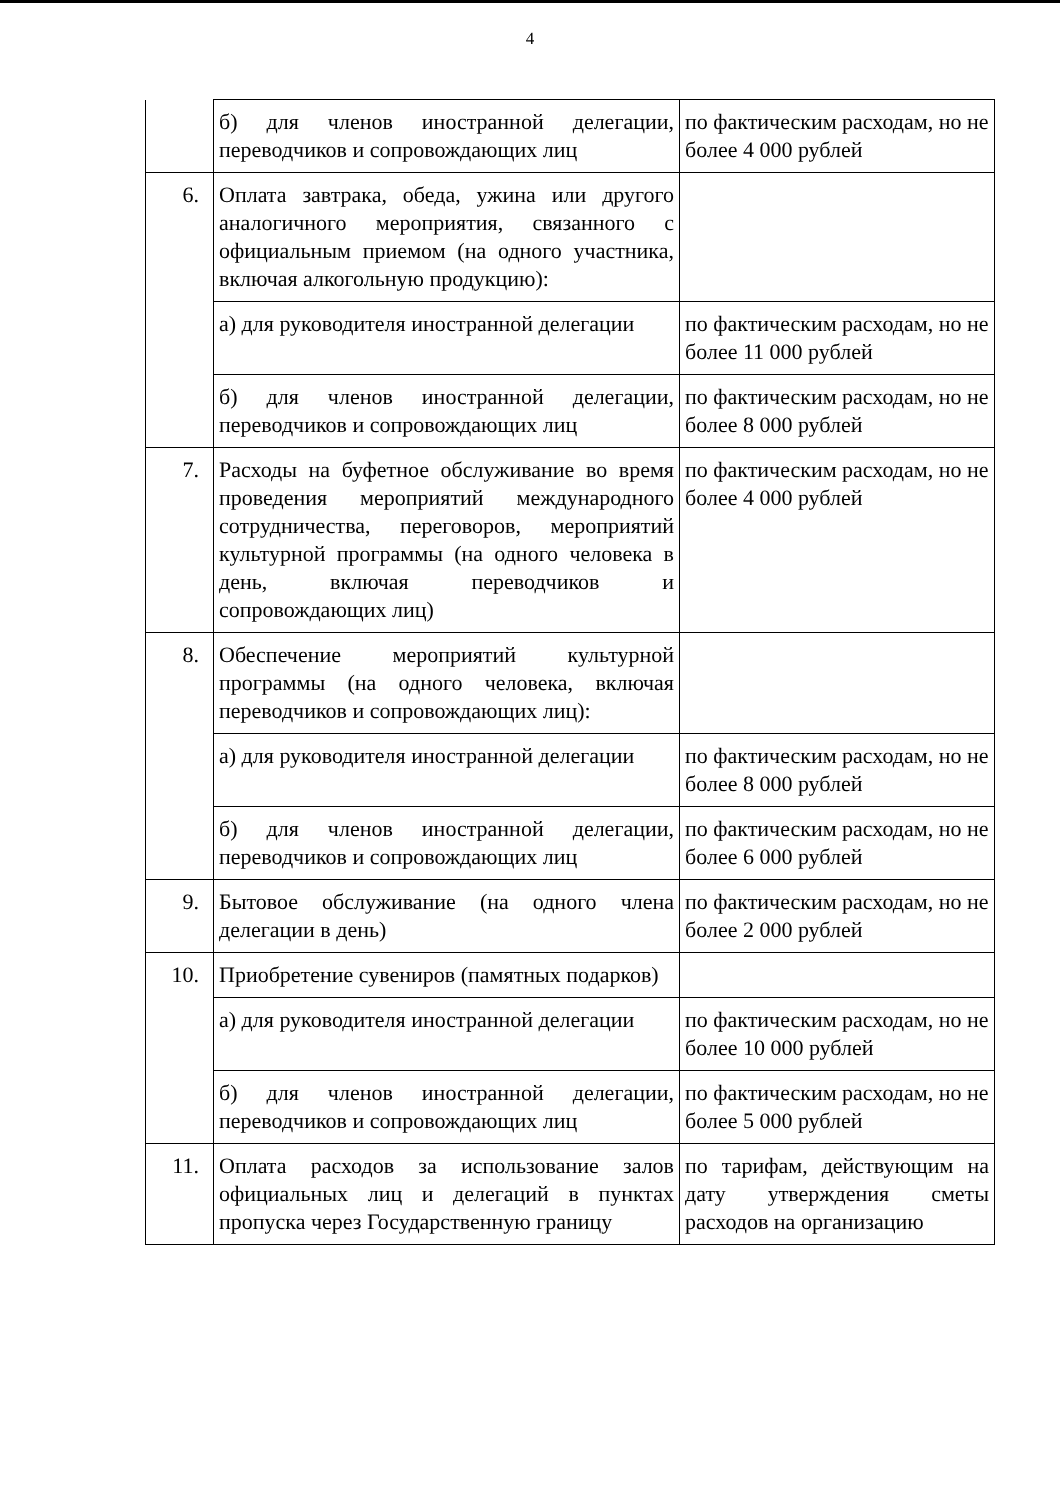4
| | б) для членов иностранной делегации, переводчиков и сопровождающих лиц | по фактическим расходам, но не более 4 000 рублей |
| 6. | Оплата завтрака, обеда, ужина или другого аналогичного мероприятия, связанного с официальным приемом (на одного участника, включая алкогольную продукцию): | |
| | а) для руководителя иностранной делегации | по фактическим расходам, но не более 11 000 рублей |
| | б) для членов иностранной делегации, переводчиков и сопровождающих лиц | по фактическим расходам, но не более 8 000 рублей |
| 7. | Расходы на буфетное обслуживание во время проведения мероприятий международного сотрудничества, переговоров, мероприятий культурной программы (на одного человека в день, включая переводчиков и сопровождающих лиц) | по фактическим расходам, но не более 4 000 рублей |
| 8. | Обеспечение мероприятий культурной программы (на одного человека, включая переводчиков и сопровождающих лиц): | |
| | а) для руководителя иностранной делегации | по фактическим расходам, но не более 8 000 рублей |
| | б) для членов иностранной делегации, переводчиков и сопровождающих лиц | по фактическим расходам, но не более 6 000 рублей |
| 9. | Бытовое обслуживание (на одного члена делегации в день) | по фактическим расходам, но не более 2 000 рублей |
| 10. | Приобретение сувениров (памятных подарков) | |
| | а) для руководителя иностранной делегации | по фактическим расходам, но не более 10 000 рублей |
| | б) для членов иностранной делегации, переводчиков и сопровождающих лиц | по фактическим расходам, но не более 5 000 рублей |
| 11. | Оплата расходов за использование залов официальных лиц и делегаций в пунктах пропуска через Государственную границу | по тарифам, действующим на дату утверждения сметы расходов на организацию |